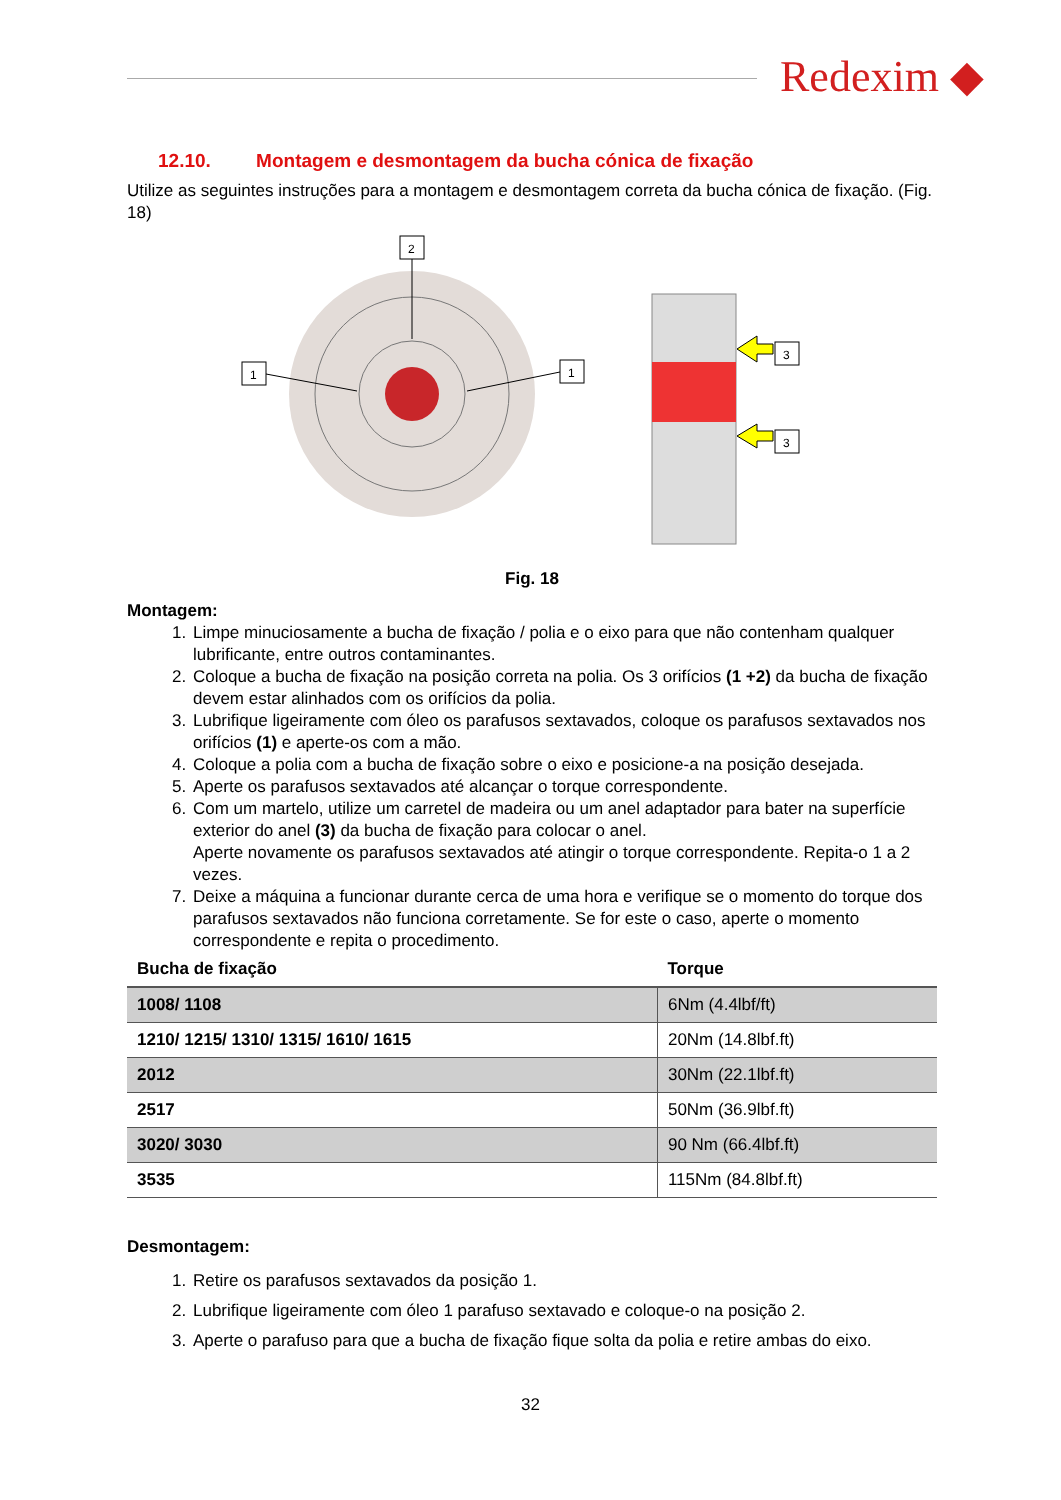Redexim ◆
12.10. Montagem e desmontagem da bucha cónica de fixação
Utilize as seguintes instruções para a montagem e desmontagem correta da bucha cónica de fixação. (Fig. 18)
2
1
1
3
3
Fig. 18
Montagem:
1. Limpe minuciosamente a bucha de fixação / polia e o eixo para que não contenham qualquer lubrificante, entre outros contaminantes.
2. Coloque a bucha de fixação na posição correta na polia. Os 3 orifícios (1 +2) da bucha de fixação devem estar alinhados com os orifícios da polia.
3. Lubrifique ligeiramente com óleo os parafusos sextavados, coloque os parafusos sextavados nos orifícios (1) e aperte-os com a mão.
4. Coloque a polia com a bucha de fixação sobre o eixo e posicione-a na posição desejada.
5. Aperte os parafusos sextavados até alcançar o torque correspondente.
6. Com um martelo, utilize um carretel de madeira ou um anel adaptador para bater na superfície exterior do anel (3) da bucha de fixação para colocar o anel.
Aperte novamente os parafusos sextavados até atingir o torque correspondente. Repita-o 1 a 2 vezes.
7. Deixe a máquina a funcionar durante cerca de uma hora e verifique se o momento do torque dos parafusos sextavados não funciona corretamente. Se for este o caso, aperte o momento correspondente e repita o procedimento.
| Bucha de fixação | Torque |
| --- | --- |
| 1008/ 1108 | 6Nm (4.4lbf/ft) |
| 1210/ 1215/ 1310/ 1315/ 1610/ 1615 | 20Nm (14.8lbf.ft) |
| 2012 | 30Nm (22.1lbf.ft) |
| 2517 | 50Nm (36.9lbf.ft) |
| 3020/ 3030 | 90 Nm (66.4lbf.ft) |
| 3535 | 115Nm (84.8lbf.ft) |
Desmontagem:
1. Retire os parafusos sextavados da posição 1.
2. Lubrifique ligeiramente com óleo 1 parafuso sextavado e coloque-o na posição 2.
3. Aperte o parafuso para que a bucha de fixação fique solta da polia e retire ambas do eixo.
32